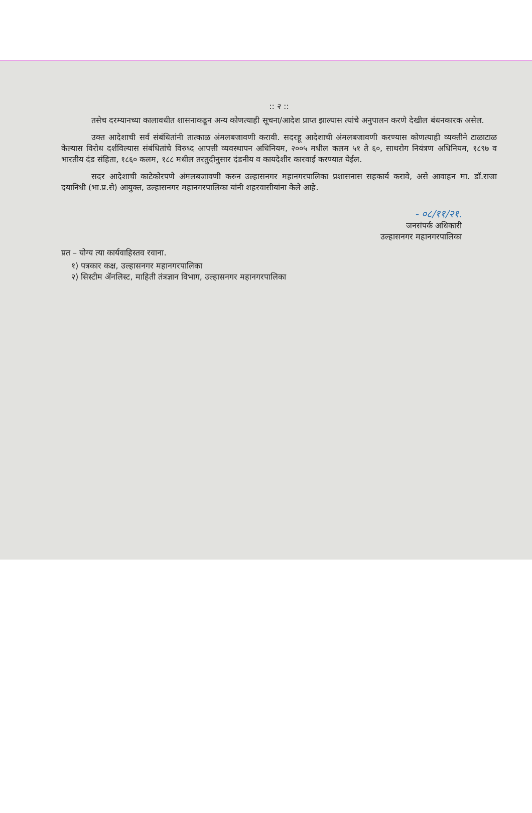:: २ ::
तसेच दरम्यानच्या कालावधीत शासनाकडून अन्य कोणत्याही सूचना/आदेश प्राप्त झाल्यास त्यांचे अनुपालन करणे देखील बंधनकारक असेल.
उक्त आदेशाची सर्व संबंधितांनी तात्काळ अंमलबजावणी करावी. सदरहू आदेशाची अंमलबजावणी करण्यास कोणत्याही व्यक्तीने टाळाटाळ केल्यास विरोध दर्शविल्यास संबंधितांचे विरुध्द आपत्ती व्यवस्थापन अधिनियम, २००५ मधील कलम ५१ ते ६०, साथरोग नियंत्रण अधिनियम, १८९७ व भारतीय दंड संहिता, १८६० कलम, १८८ मधील तरतुदीनुसार दंडनीय व कायदेशीर कारवाई करण्यात येईल.
सदर आदेशाची काटेकोरपणे अंमलबजावणी करुन उल्हासनगर महानगरपालिका प्रशासनास सहकार्य करावे, असे आवाहन मा. डॉ.राजा दयानिधी (भा.प्र.से) आयुक्त, उल्हासनगर महानगरपालिका यांनी शहरवासीयांना केले आहे.
- ०८/११/२१.
जनसंपर्क अधिकारी
उल्हासनगर महानगरपालिका
प्रत – योग्य त्या कार्यवाहिस्तव रवाना.
१) पत्रकार कक्ष, उल्हासनगर महानगरपालिका
२) सिस्टीम ॲनलिस्ट, माहिती तंत्रज्ञान विभाग, उल्हासनगर महानगरपालिका